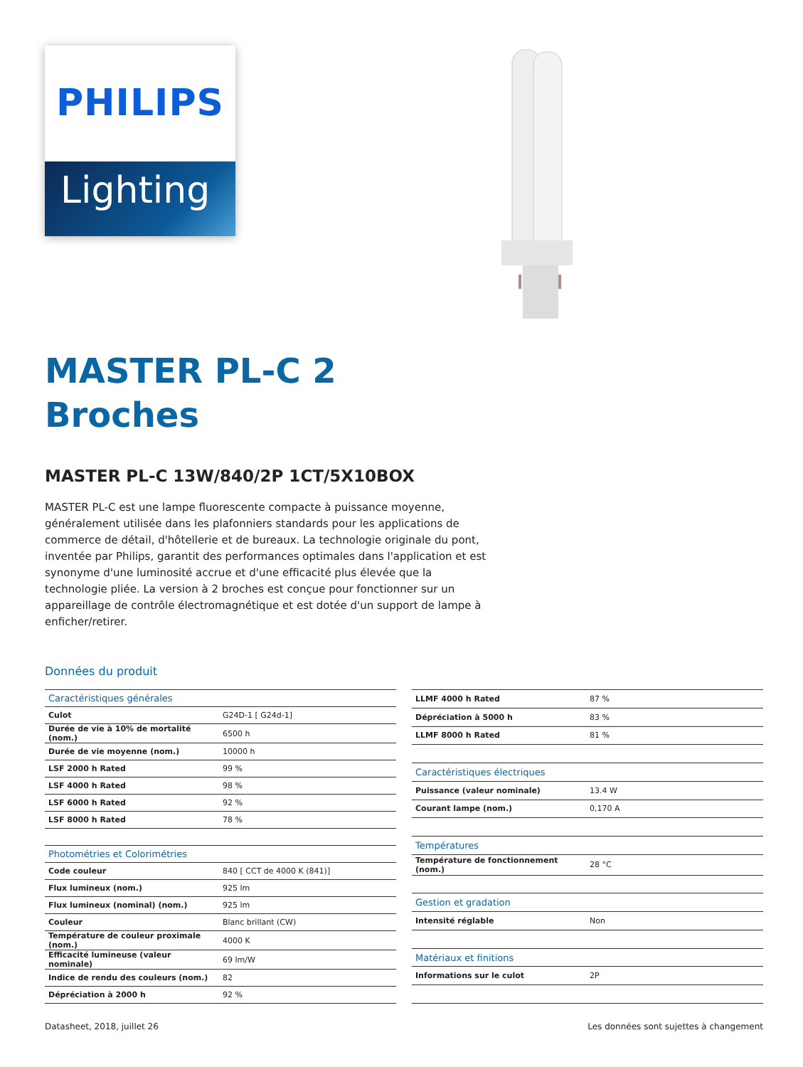PHILIPS
Lighting
MASTER PL-C 2
Broches
MASTER PL-C 13W/840/2P 1CT/5X10BOX
MASTER PL-C est une lampe fluorescente compacte à puissance moyenne, généralement utilisée dans les plafonniers standards pour les applications de commerce de détail, d'hôtellerie et de bureaux. La technologie originale du pont, inventée par Philips, garantit des performances optimales dans l'application et est synonyme d'une luminosité accrue et d'une efficacité plus élevée que la technologie pliée. La version à 2 broches est conçue pour fonctionner sur un appareillage de contrôle électromagnétique et est dotée d'un support de lampe à enficher/retirer.
Données du produit
| Caractéristiques générales | |
| Culot | G24D-1 [ G24d-1] |
| Durée de vie à 10% de mortalité (nom.) | 6500 h |
| Durée de vie moyenne (nom.) | 10000 h |
| LSF 2000 h Rated | 99 % |
| LSF 4000 h Rated | 98 % |
| LSF 6000 h Rated | 92 % |
| LSF 8000 h Rated | 78 % |
| Photométries et Colorimétries | |
| Code couleur | 840 [ CCT de 4000 K (841)] |
| Flux lumineux (nom.) | 925 lm |
| Flux lumineux (nominal) (nom.) | 925 lm |
| Couleur | Blanc brillant (CW) |
| Température de couleur proximale (nom.) | 4000 K |
| Efficacité lumineuse (valeur nominale) | 69 lm/W |
| Indice de rendu des couleurs (nom.) | 82 |
| Dépréciation à 2000 h | 92 % |
| LLMF 4000 h Rated | 87 % |
| Dépréciation à 5000 h | 83 % |
| LLMF 8000 h Rated | 81 % |
| Caractéristiques électriques | |
| Puissance (valeur nominale) | 13.4 W |
| Courant lampe (nom.) | 0,170 A |
| Températures | |
| Température de fonctionnement (nom.) | 28 °C |
| Gestion et gradation | |
| Intensité réglable | Non |
| Matériaux et finitions | |
| Informations sur le culot | 2P |
Datasheet, 2018, juillet 26 Les données sont sujettes à changement